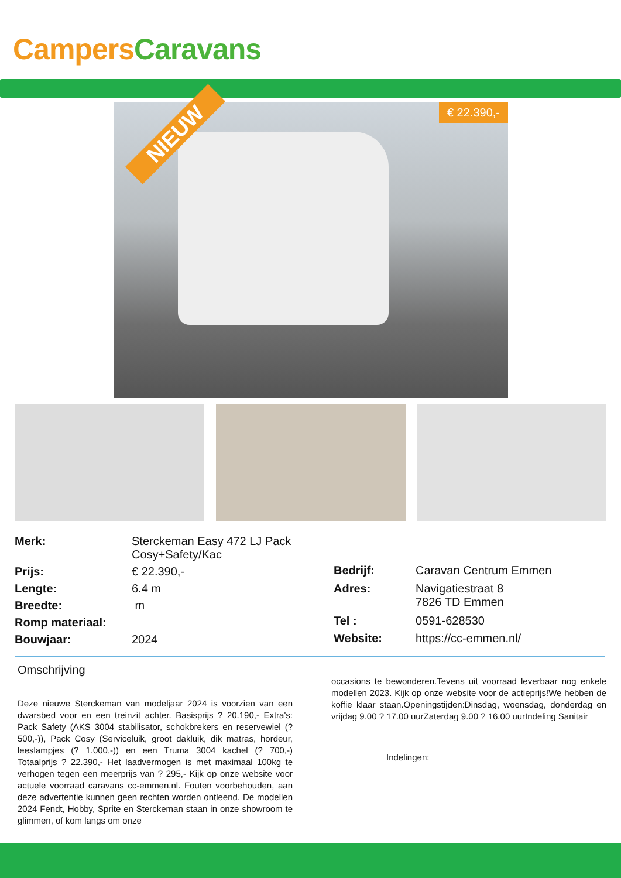Campers Caravans
NIEUW
€ 22.390,-
| Merk: | Sterckeman Easy 472 LJ Pack Cosy+Safety/Kac |
| Prijs: | € 22.390,- |
| Lengte: | 6.4 m |
| Breedte: | m |
| Romp materiaal: | |
| Bouwjaar: | 2024 |
| Bedrijf: | Caravan Centrum Emmen |
| Adres: | Navigatiestraat 8 7826 TD Emmen |
| Tel : | 0591-628530 |
| Website: | https://cc-emmen.nl/ |
Omschrijving
Deze nieuwe Sterckeman van modeljaar 2024 is voorzien van een dwarsbed voor en een treinzit achter. Basisprijs ? 20.190,- Extra's: Pack Safety (AKS 3004 stabilisator, schokbrekers en reservewiel (? 500,-)), Pack Cosy (Serviceluik, groot dakluik, dik matras, hordeur, leeslampjes (? 1.000,-)) en een Truma 3004 kachel (? 700,-) Totaalprijs ? 22.390,- Het laadvermogen is met maximaal 100kg te verhogen tegen een meerprijs van ? 295,- Kijk op onze website voor actuele voorraad caravans cc-emmen.nl. Fouten voorbehouden, aan deze advertentie kunnen geen rechten worden ontleend. De modellen 2024 Fendt, Hobby, Sprite en Sterckeman staan in onze showroom te glimmen, of kom langs om onze
occasions te bewonderen.Tevens uit voorraad leverbaar nog enkele modellen 2023. Kijk op onze website voor de actieprijs!We hebben de koffie klaar staan.Openingstijden:Dinsdag, woensdag, donderdag en vrijdag 9.00 ? 17.00 uurZaterdag 9.00 ? 16.00 uurIndeling Sanitair
Indelingen: